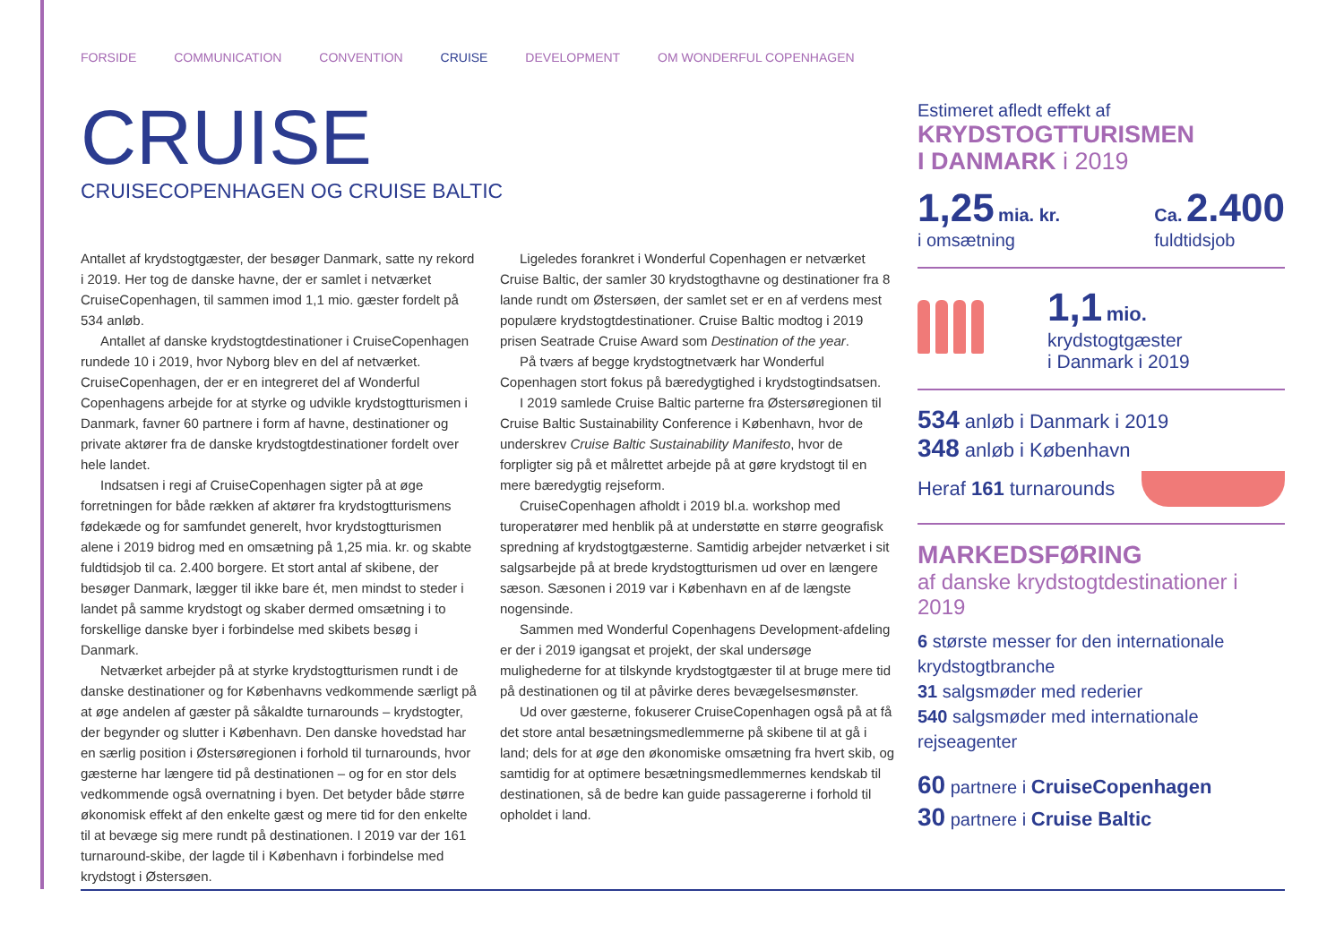FORSIDE COMMUNICATION CONVENTION CRUISE DEVELOPMENT OM WONDERFUL COPENHAGEN
CRUISE
CRUISECOPENHAGEN OG CRUISE BALTIC
Antallet af krydstogtgæster, der besøger Danmark, satte ny rekord i 2019. Her tog de danske havne, der er samlet i netværket CruiseCopenhagen, til sammen imod 1,1 mio. gæster fordelt på 534 anløb.
Antallet af danske krydstogtdestinationer i CruiseCopenhagen rundede 10 i 2019, hvor Nyborg blev en del af netværket. CruiseCopenhagen, der er en integreret del af Wonderful Copenhagens arbejde for at styrke og udvikle krydstogtturismen i Danmark, favner 60 partnere i form af havne, destinationer og private aktører fra de danske krydstogtdestinationer fordelt over hele landet.
Indsatsen i regi af CruiseCopenhagen sigter på at øge forretningen for både rækken af aktører fra krydstogtturismens fødekæde og for samfundet generelt, hvor krydstogtturismen alene i 2019 bidrog med en omsætning på 1,25 mia. kr. og skabte fuldtidsjob til ca. 2.400 borgere. Et stort antal af skibene, der besøger Danmark, lægger til ikke bare ét, men mindst to steder i landet på samme krydstogt og skaber dermed omsætning i to forskellige danske byer i forbindelse med skibets besøg i Danmark.
Netværket arbejder på at styrke krydstogtturismen rundt i de danske destinationer og for Københavns vedkommende særligt på at øge andelen af gæster på såkaldte turnarounds – krydstogter, der begynder og slutter i København. Den danske hovedstad har en særlig position i Østersøregionen i forhold til turnarounds, hvor gæsterne har længere tid på destinationen – og for en stor dels vedkommende også overnatning i byen. Det betyder både større økonomisk effekt af den enkelte gæst og mere tid for den enkelte til at bevæge sig mere rundt på destinationen. I 2019 var der 161 turnaround-skibe, der lagde til i København i forbindelse med krydstogt i Østersøen.
Ligeledes forankret i Wonderful Copenhagen er netværket Cruise Baltic, der samler 30 krydstogthavne og destinationer fra 8 lande rundt om Østersøen, der samlet set er en af verdens mest populære krydstogtdestinationer. Cruise Baltic modtog i 2019 prisen Seatrade Cruise Award som Destination of the year.
På tværs af begge krydstogtnetværk har Wonderful Copenhagen stort fokus på bæredygtighed i krydstogtindsatsen.
I 2019 samlede Cruise Baltic parterne fra Østersøregionen til Cruise Baltic Sustainability Conference i København, hvor de underskrev Cruise Baltic Sustainability Manifesto, hvor de forpligter sig på et målrettet arbejde på at gøre krydstogt til en mere bæredygtig rejseform.
CruiseCopenhagen afholdt i 2019 bl.a. workshop med turoperatører med henblik på at understøtte en større geografisk spredning af krydstogtgæsterne. Samtidig arbejder netværket i sit salgsarbejde på at brede krydstogtturismen ud over en længere sæson. Sæsonen i 2019 var i København en af de længste nogensinde.
Sammen med Wonderful Copenhagens Development-afdeling er der i 2019 igangsat et projekt, der skal undersøge mulighederne for at tilskynde krydstogtgæster til at bruge mere tid på destinationen og til at påvirke deres bevægelsesmønster.
Ud over gæsterne, fokuserer CruiseCopenhagen også på at få det store antal besætningsmedlemmerne på skibene til at gå i land; dels for at øge den økonomiske omsætning fra hvert skib, og samtidig for at optimere besætningsmedlemmernes kendskab til destinationen, så de bedre kan guide passagererne i forhold til opholdet i land.
Estimeret afledt effekt af
KRYDSTOGTTURISMEN
I DANMARK i 2019
1,25 mia. kr.
i omsætning
Ca. 2.400
fuldtidsjob
1,1 mio.
krydstogtgæster
i Danmark i 2019
534 anløb i Danmark i 2019
348 anløb i København
Heraf 161 turnarounds
MARKEDSFØRING
af danske krydstogtdestinationer i 2019
6 største messer for den internationale krydstogtbranche
31 salgsmøder med rederier
540 salgsmøder med internationale rejseagenter
60 partnere i CruiseCopenhagen
30 partnere i Cruise Baltic